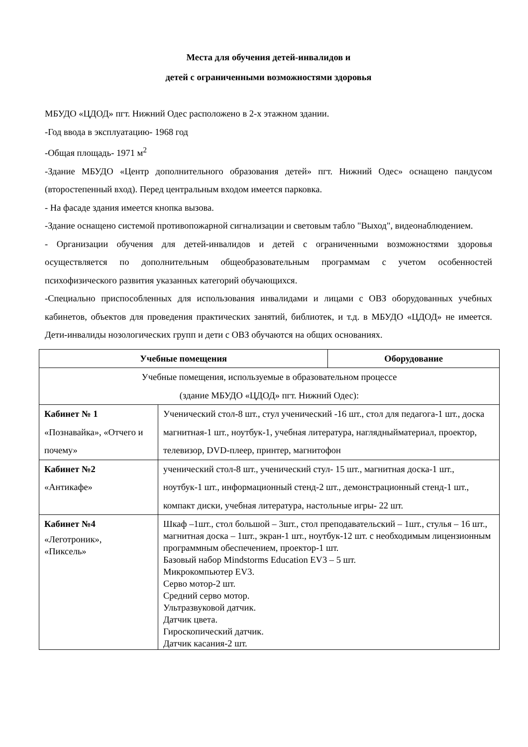Места для обучения детей-инвалидов и
детей с ограниченными возможностями здоровья
МБУДО «ЦДОД» пгт. Нижний Одес расположено в 2-х этажном здании.
-Год ввода в эксплуатацию- 1968 год
-Общая площадь- 1971 м<sup>2</sup>
-Здание МБУДО «Центр дополнительного образования детей» пгт. Нижний Одес» оснащено пандусом (второстепенный вход). Перед центральным входом имеется парковка.
- На фасаде здания имеется кнопка вызова.
-Здание оснащено системой противопожарной сигнализации и световым табло "Выход", видеонаблюдением.
- Организации обучения для детей-инвалидов и детей с ограниченными возможностями здоровья осуществляется по дополнительным общеобразовательным программам с учетом особенностей психофизического развития указанных категорий обучающихся.
-Специально приспособленных для использования инвалидами и лицами с ОВЗ оборудованных учебных кабинетов, объектов для проведения практических занятий, библиотек, и т.д. в МБУДО «ЦДОД» не имеется. Дети-инвалиды нозологических групп и дети с ОВЗ обучаются на общих основаниях.
| Учебные помещения | | Оборудование |
| --- | --- | --- |
| Учебные помещения, используемые в образовательном процессе (здание МБУДО «ЦДОД» пгт. Нижний Одес): | | |
| Кабинет № 1 «Познавайка», «Отчего и почему» | Ученический стол-8 шт., стул ученический -16 шт., стол для педагога-1 шт., доска магнитная-1 шт., ноутбук-1, учебная литература, наглядныйматериал, проектор, телевизор, DVD-плеер, принтер, магнитофон | |
| Кабинет №2 «Антикафе» | ученический стол-8 шт., ученический стул- 15 шт., магнитная доска-1 шт., ноутбук-1 шт., информационный стенд-2 шт., демонстрационный стенд-1 шт., компакт диски, учебная литература, настольные игры- 22 шт. | |
| Кабинет №4 «Леготроник», «Пиксель» | Шкаф –1шт., стол большой – 3шт., стол преподавательский – 1шт., стулья – 16 шт., магнитная доска – 1шт., экран-1 шт., ноутбук-12 шт. с необходимым лицензионным программным обеспечением, проектор-1 шт. Базовый набор Mindstorms Education EV3 – 5 шт. Микрокомпьютер EV3. Серво мотор-2 шт. Средний серво мотор. Ультразвуковой датчик. Датчик цвета. Гироскопический датчик. Датчик касания-2 шт. | |